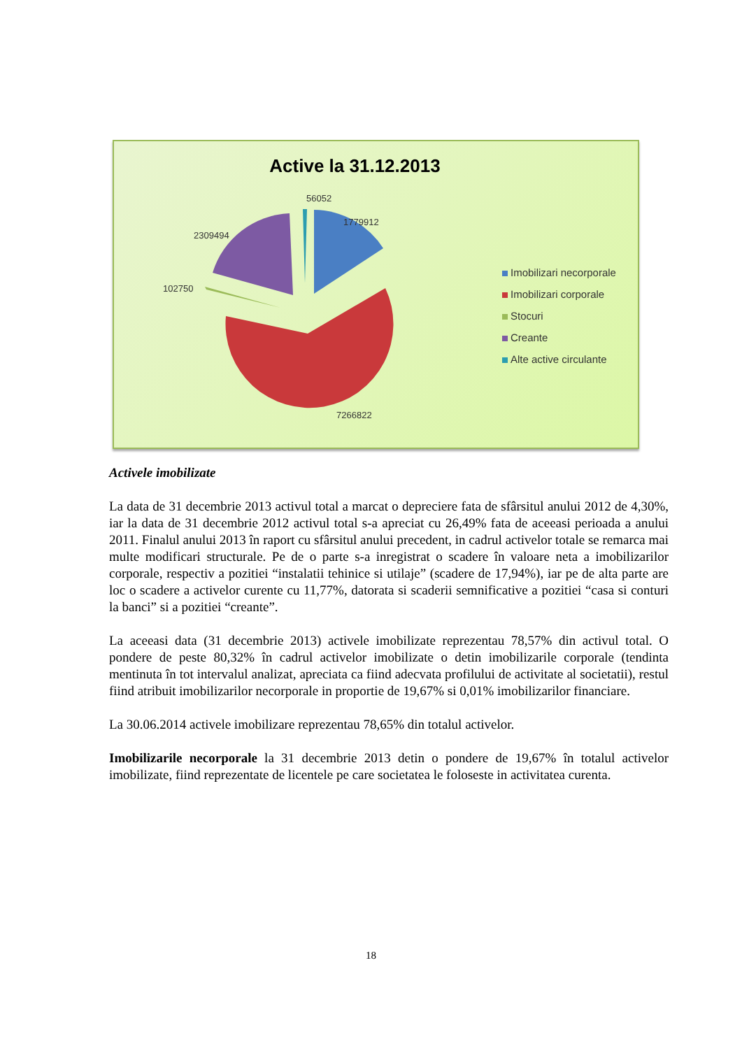Active la 31.12.2013
56052
1779912
2309494
102750
7266822
Imobilizari necorporale
Imobilizari corporale
Stocuri
Creante
Alte active circulante
Activele imobilizate
La data de 31 decembrie 2013 activul total a marcat o depreciere fata de sfârsitul anului 2012 de 4,30%, iar la data de 31 decembrie 2012 activul total s-a apreciat cu 26,49% fata de aceeasi perioada a anului 2011. Finalul anului 2013 în raport cu sfârsitul anului precedent, in cadrul activelor totale se remarca mai multe modificari structurale. Pe de o parte s-a inregistrat o scadere în valoare neta a imobilizarilor corporale, respectiv a pozitiei “instalatii tehinice si utilaje” (scadere de 17,94%), iar pe de alta parte are loc o scadere a activelor curente cu 11,77%, datorata si scaderii semnificative a pozitiei “casa si conturi la banci” si a pozitiei “creante”.
La aceeasi data (31 decembrie 2013) activele imobilizate reprezentau 78,57% din activul total. O pondere de peste 80,32% în cadrul activelor imobilizate o detin imobilizarile corporale (tendinta mentinuta în tot intervalul analizat, apreciata ca fiind adecvata profilului de activitate al societatii), restul fiind atribuit imobilizarilor necorporale in proportie de 19,67% si 0,01% imobilizarilor financiare.
La 30.06.2014 activele imobilizare reprezentau 78,65% din totalul activelor.
Imobilizarile necorporale la 31 decembrie 2013 detin o pondere de 19,67% în totalul activelor imobilizate, fiind reprezentate de licentele pe care societatea le foloseste in activitatea curenta.
18